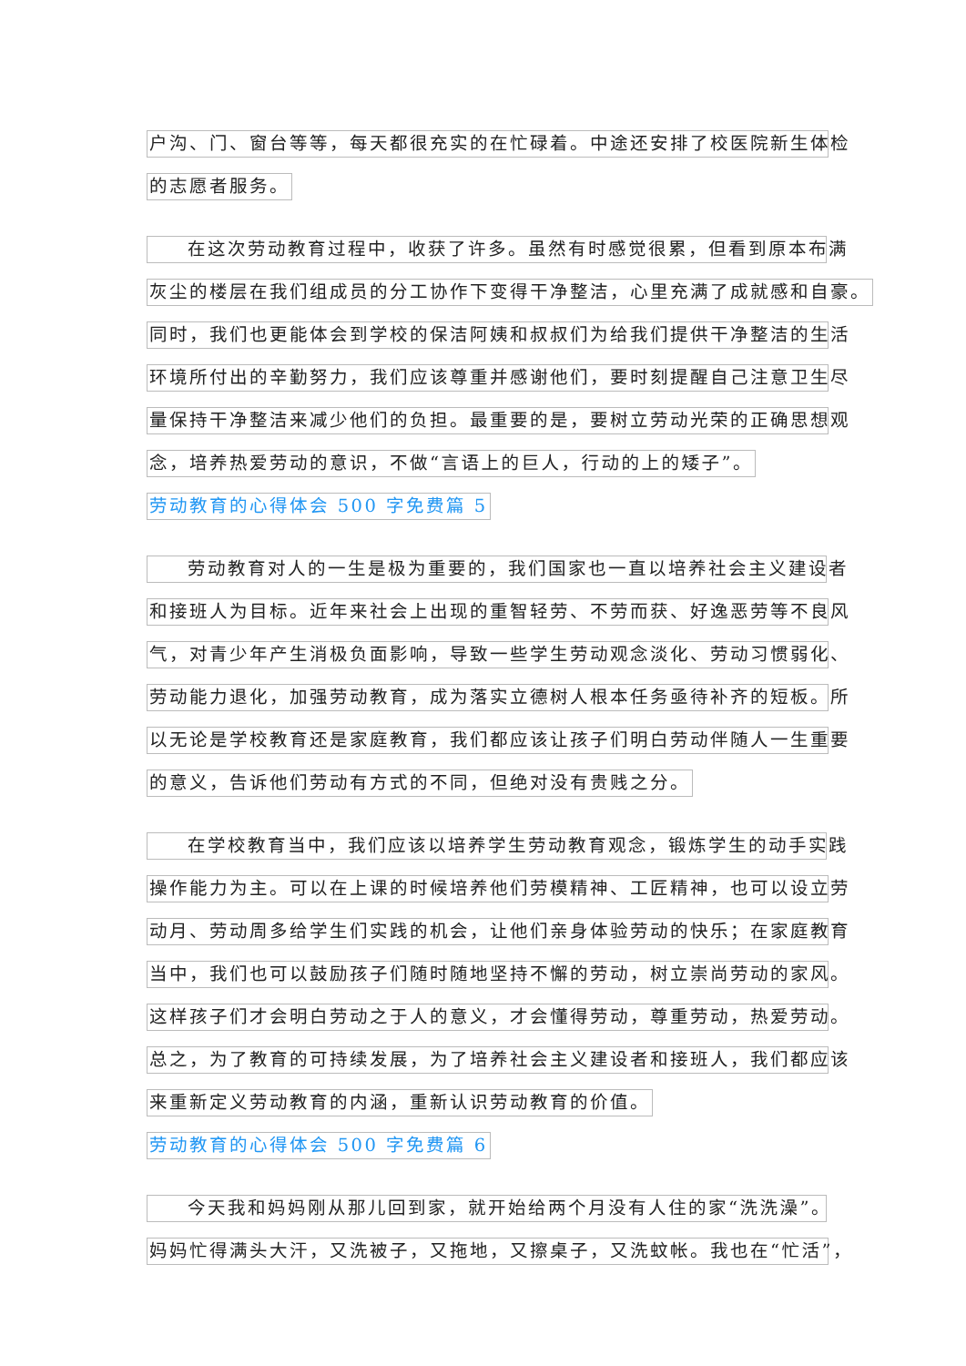户沟、门、窗台等等，每天都很充实的在忙碌着。中途还安排了校医院新生体检 的志愿者服务。 在这次劳动教育过程中，收获了许多。虽然有时感觉很累，但看到原本布满 灰尘的楼层在我们组成员的分工协作下变得干净整洁，心里充满了成就感和自豪。 同时，我们也更能体会到学校的保洁阿姨和叔叔们为给我们提供干净整洁的生活 环境所付出的辛勤努力，我们应该尊重并感谢他们，要时刻提醒自己注意卫生尽 量保持干净整洁来减少他们的负担。最重要的是，要树立劳动光荣的正确思想观 念，培养热爱劳动的意识，不做“言语上的巨人，行动的上的矮子”。 劳动教育的心得体会 500 字免费篇 5 劳动教育对人的一生是极为重要的，我们国家也一直以培养社会主义建设者 和接班人为目标。近年来社会上出现的重智轻劳、不劳而获、好逸恶劳等不良风 气，对青少年产生消极负面影响，导致一些学生劳动观念淡化、劳动习惯弱化、 劳动能力退化，加强劳动教育，成为落实立德树人根本任务亟待补齐的短板。所 以无论是学校教育还是家庭教育，我们都应该让孩子们明白劳动伴随人一生重要 的意义，告诉他们劳动有方式的不同，但绝对没有贵贱之分。 在学校教育当中，我们应该以培养学生劳动教育观念，锻炼学生的动手实践 操作能力为主。可以在上课的时候培养他们劳模精神、工匠精神，也可以设立劳 动月、劳动周多给学生们实践的机会，让他们亲身体验劳动的快乐；在家庭教育 当中，我们也可以鼓励孩子们随时随地坚持不懈的劳动，树立崇尚劳动的家风。 这样孩子们才会明白劳动之于人的意义，才会懂得劳动，尊重劳动，热爱劳动。 总之，为了教育的可持续发展，为了培养社会主义建设者和接班人，我们都应该 来重新定义劳动教育的内涵，重新认识劳动教育的价值。 劳动教育的心得体会 500 字免费篇 6 今天我和妈妈刚从那儿回到家，就开始给两个月没有人住的家“洗洗澡”。 妈妈忙得满头大汗，又洗被子，又拖地，又擦桌子，又洗蚊帐。我也在“忙活”，